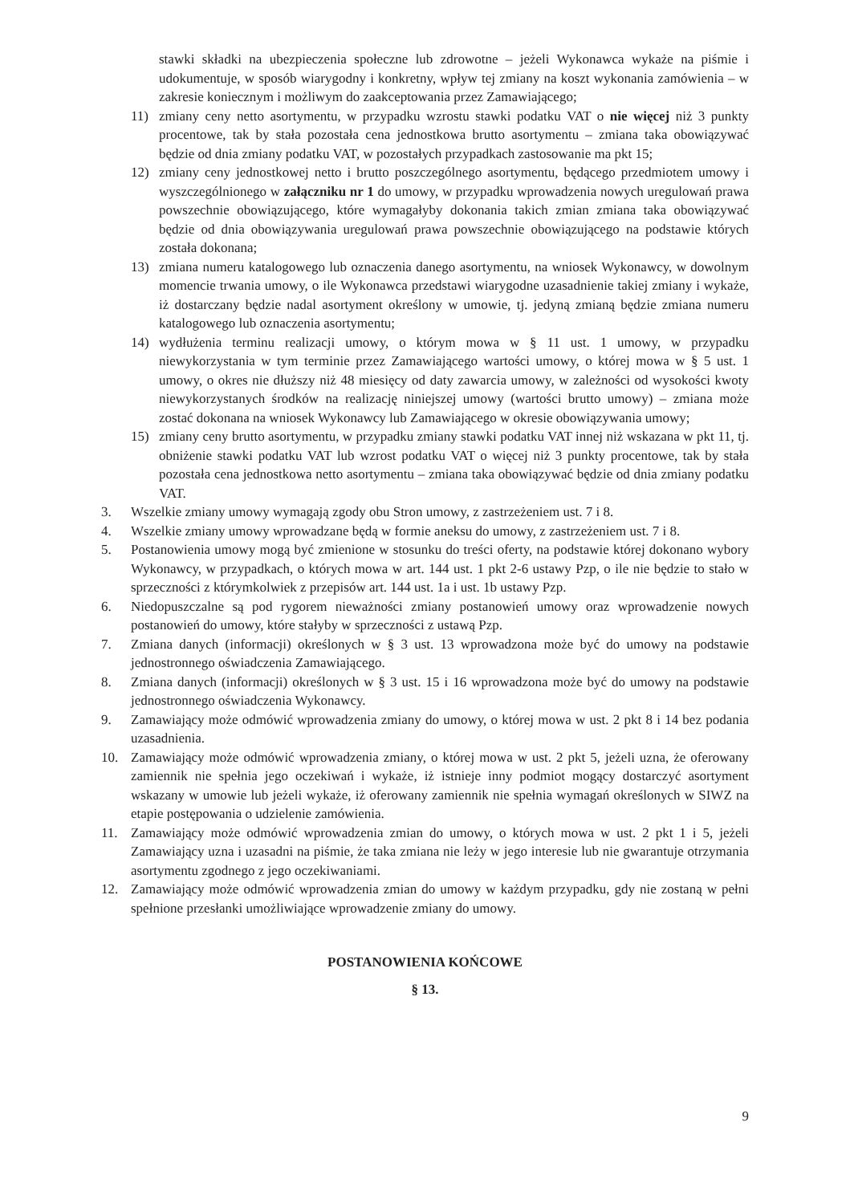stawki składki na ubezpieczenia społeczne lub zdrowotne – jeżeli Wykonawca wykaże na piśmie i udokumentuje, w sposób wiarygodny i konkretny, wpływ tej zmiany na koszt wykonania zamówienia – w zakresie koniecznym i możliwym do zaakceptowania przez Zamawiającego;
11) zmiany ceny netto asortymentu, w przypadku wzrostu stawki podatku VAT o nie więcej niż 3 punkty procentowe, tak by stała pozostała cena jednostkowa brutto asortymentu – zmiana taka obowiązywać będzie od dnia zmiany podatku VAT, w pozostałych przypadkach zastosowanie ma pkt 15;
12) zmiany ceny jednostkowej netto i brutto poszczególnego asortymentu, będącego przedmiotem umowy i wyszczególnionego w załączniku nr 1 do umowy, w przypadku wprowadzenia nowych uregulowań prawa powszechnie obowiązującego, które wymagałyby dokonania takich zmian zmiana taka obowiązywać będzie od dnia obowiązywania uregulowań prawa powszechnie obowiązującego na podstawie których została dokonana;
13) zmiana numeru katalogowego lub oznaczenia danego asortymentu, na wniosek Wykonawcy, w dowolnym momencie trwania umowy, o ile Wykonawca przedstawi wiarygodne uzasadnienie takiej zmiany i wykaże, iż dostarczany będzie nadal asortyment określony w umowie, tj. jedyną zmianą będzie zmiana numeru katalogowego lub oznaczenia asortymentu;
14) wydłużenia terminu realizacji umowy, o którym mowa w § 11 ust. 1 umowy, w przypadku niewykorzystania w tym terminie przez Zamawiającego wartości umowy, o której mowa w § 5 ust. 1 umowy, o okres nie dłuższy niż 48 miesięcy od daty zawarcia umowy, w zależności od wysokości kwoty niewykorzystanych środków na realizację niniejszej umowy (wartości brutto umowy) – zmiana może zostać dokonana na wniosek Wykonawcy lub Zamawiającego w okresie obowiązywania umowy;
15) zmiany ceny brutto asortymentu, w przypadku zmiany stawki podatku VAT innej niż wskazana w pkt 11, tj. obniżenie stawki podatku VAT lub wzrost podatku VAT o więcej niż 3 punkty procentowe, tak by stała pozostała cena jednostkowa netto asortymentu – zmiana taka obowiązywać będzie od dnia zmiany podatku VAT.
3. Wszelkie zmiany umowy wymagają zgody obu Stron umowy, z zastrzeżeniem ust. 7 i 8.
4. Wszelkie zmiany umowy wprowadzane będą w formie aneksu do umowy, z zastrzeżeniem ust. 7 i 8.
5. Postanowienia umowy mogą być zmienione w stosunku do treści oferty, na podstawie której dokonano wybory Wykonawcy, w przypadkach, o których mowa w art. 144 ust. 1 pkt 2-6 ustawy Pzp, o ile nie będzie to stało w sprzeczności z którymkolwiek z przepisów art. 144 ust. 1a i ust. 1b ustawy Pzp.
6. Niedopuszczalne są pod rygorem nieważności zmiany postanowień umowy oraz wprowadzenie nowych postanowień do umowy, które stałyby w sprzeczności z ustawą Pzp.
7. Zmiana danych (informacji) określonych w § 3 ust. 13 wprowadzona może być do umowy na podstawie jednostronnego oświadczenia Zamawiającego.
8. Zmiana danych (informacji) określonych w § 3 ust. 15 i 16 wprowadzona może być do umowy na podstawie jednostronnego oświadczenia Wykonawcy.
9. Zamawiający może odmówić wprowadzenia zmiany do umowy, o której mowa w ust. 2 pkt 8 i 14 bez podania uzasadnienia.
10. Zamawiający może odmówić wprowadzenia zmiany, o której mowa w ust. 2 pkt 5, jeżeli uzna, że oferowany zamiennik nie spełnia jego oczekiwań i wykaże, iż istnieje inny podmiot mogący dostarczyć asortyment wskazany w umowie lub jeżeli wykaże, iż oferowany zamiennik nie spełnia wymagań określonych w SIWZ na etapie postępowania o udzielenie zamówienia.
11. Zamawiający może odmówić wprowadzenia zmian do umowy, o których mowa w ust. 2 pkt 1 i 5, jeżeli Zamawiający uzna i uzasadni na piśmie, że taka zmiana nie leży w jego interesie lub nie gwarantuje otrzymania asortymentu zgodnego z jego oczekiwaniami.
12. Zamawiający może odmówić wprowadzenia zmian do umowy w każdym przypadku, gdy nie zostaną w pełni spełnione przesłanki umożliwiające wprowadzenie zmiany do umowy.
POSTANOWIENIA KOŃCOWE
§ 13.
9